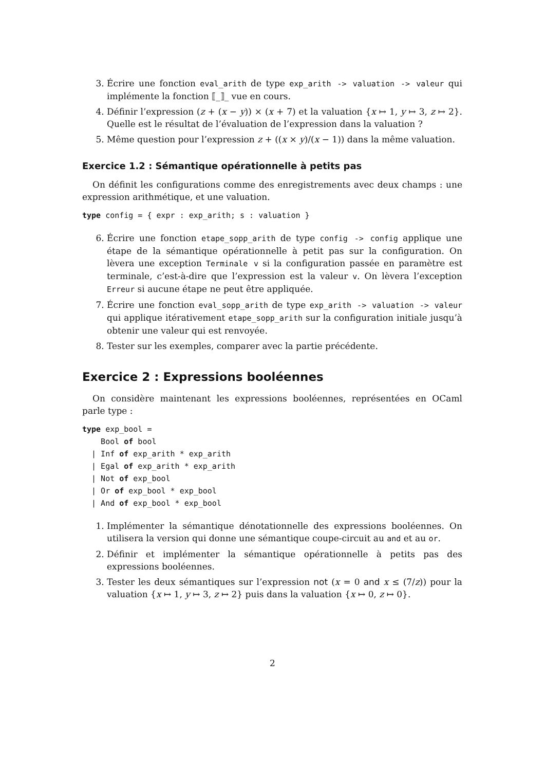3. Écrire une fonction eval_arith de type exp_arith -> valuation -> valeur qui implémente la fonction ⟦_⟧_ vue en cours.
4. Définir l’expression (z + (x − y)) × (x + 7) et la valuation {x ↦ 1, y ↦ 3, z ↦ 2}. Quelle est le résultat de l’évaluation de l’expression dans la valuation ?
5. Même question pour l’expression z + ((x × y)/(x − 1)) dans la même valuation.
Exercice 1.2 : Sémantique opérationnelle à petits pas
On définit les configurations comme des enregistrements avec deux champs : une expression arithmétique, et une valuation.
type config = { expr : exp_arith; s : valuation }
6. Écrire une fonction etape_sopp_arith de type config -> config applique une étape de la sémantique opérationnelle à petit pas sur la configuration. On lèvera une exception Terminale v si la configuration passée en paramètre est terminale, c’est-à-dire que l’expression est la valeur v. On lèvera l’exception Erreur si aucune étape ne peut être appliquée.
7. Écrire une fonction eval_sopp_arith de type exp_arith -> valuation -> valeur qui applique itérativement etape_sopp_arith sur la configuration initiale jusqu’à obtenir une valeur qui est renvoyée.
8. Tester sur les exemples, comparer avec la partie précédente.
Exercice 2 : Expressions booléennes
On considère maintenant les expressions booléennes, représentées en OCaml parle type :
type exp_bool =
    Bool of bool
  | Inf of exp_arith * exp_arith
  | Egal of exp_arith * exp_arith
  | Not of exp_bool
  | Or of exp_bool * exp_bool
  | And of exp_bool * exp_bool
1. Implémenter la sémantique dénotationnelle des expressions booléennes. On utilisera la version qui donne une sémantique coupe-circuit au and et au or.
2. Définir et implémenter la sémantique opérationnelle à petits pas des expressions booléennes.
3. Tester les deux sémantiques sur l’expression not (x = 0 and x ≤ (7/z)) pour la valuation {x ↦ 1, y ↦ 3, z ↦ 2} puis dans la valuation {x ↦ 0, z ↦ 0}.
2